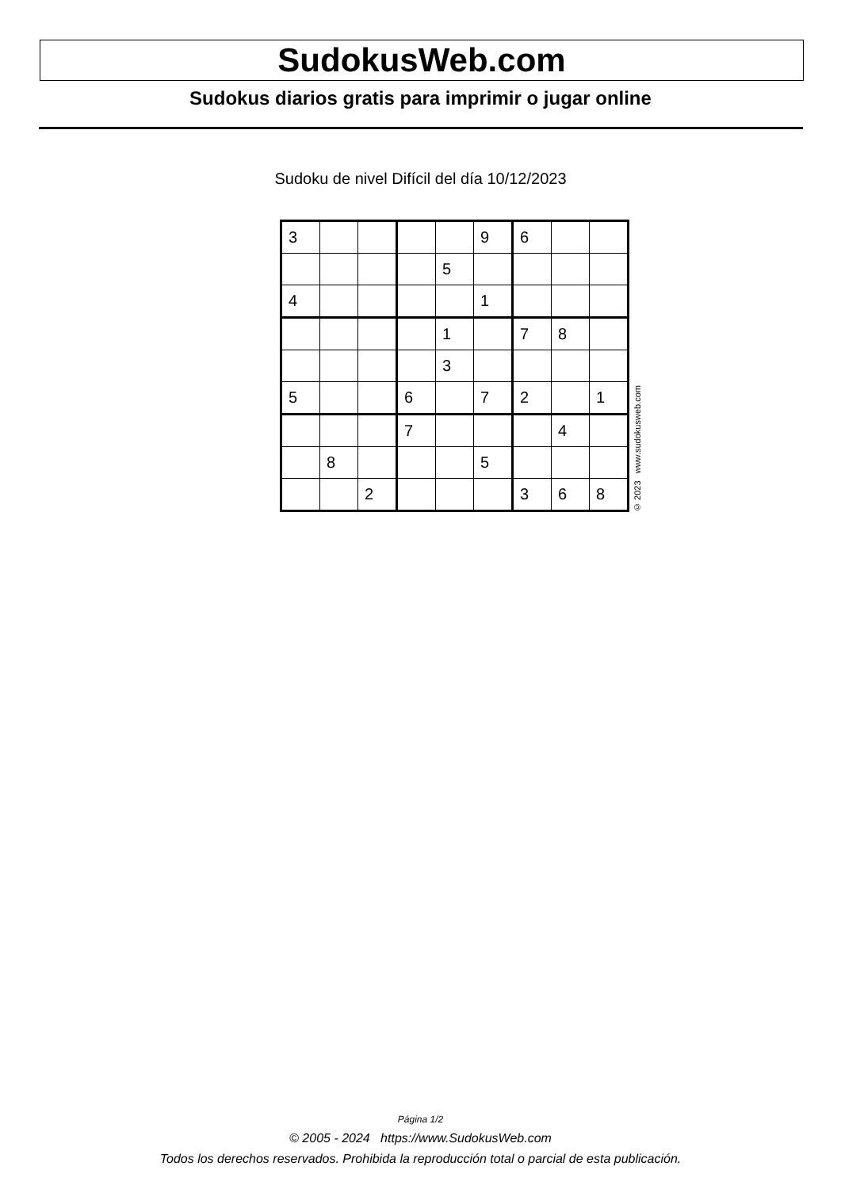SudokusWeb.com
Sudokus diarios gratis para imprimir o jugar online
Sudoku de nivel Difícil del día 10/12/2023
| 3 | | | | | 9 | 6 | | |
| | | | | 5 | | | | |
| 4 | | | | | 1 | | | |
| | | | | 1 | | 7 | 8 | |
| | | | | 3 | | | | |
| 5 | | | 6 | | 7 | 2 | | 1 |
| | | | 7 | | | | 4 | |
| | 8 | | | | 5 | | | |
| | | 2 | | | | 3 | 6 | 8 |
© 2023 www.sudokusweb.com
Página 1/2
© 2005 - 2024 https://www.SudokusWeb.com
Todos los derechos reservados. Prohibida la reproducción total o parcial de esta publicación.